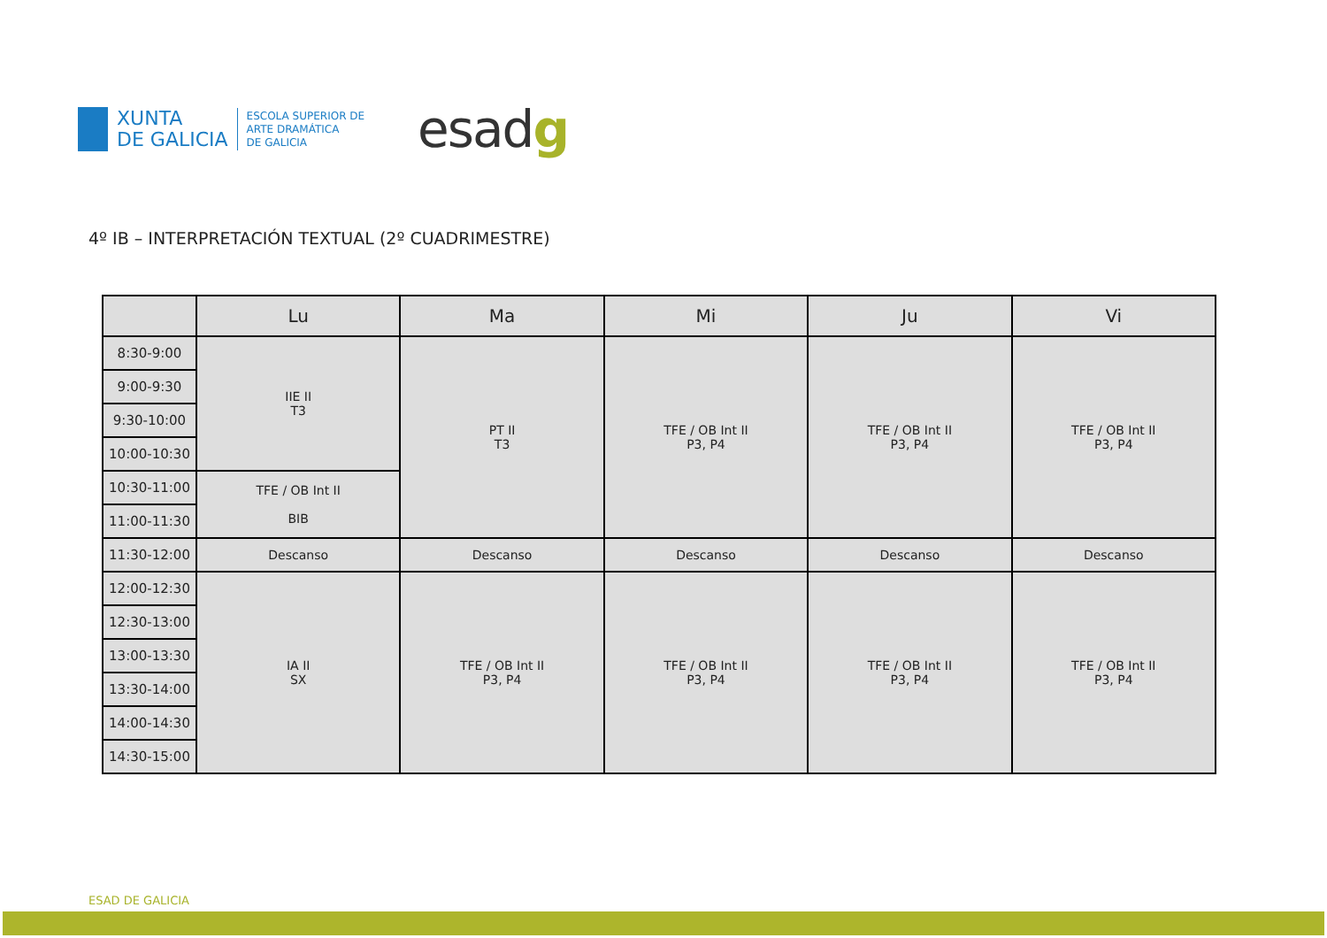XUNTA
DE GALICIA
ESCOLA SUPERIOR DE
ARTE DRAMÁTICA
DE GALICIA
esadg
4º IB – INTERPRETACIÓN TEXTUAL (2º CUADRIMESTRE)
| | Lu | Ma | Mi | Ju | Vi |
| --- | --- | --- | --- | --- | --- |
| 8:30-9:00 | IIE II T3 | PT II T3 | TFE / OB Int II P3, P4 | TFE / OB Int II P3, P4 | TFE / OB Int II P3, P4 |
| 9:00-9:30 | | | | | |
| 9:30-10:00 | | | | | |
| 10:00-10:30 | | | | | |
| 10:30-11:00 | TFE / OB Int II BIB | | | | |
| 11:00-11:30 | | | | | |
| 11:30-12:00 | Descanso | Descanso | Descanso | Descanso | Descanso |
| 12:00-12:30 | IA II SX | TFE / OB Int II P3, P4 | TFE / OB Int II P3, P4 | TFE / OB Int II P3, P4 | TFE / OB Int II P3, P4 |
| 12:30-13:00 | | | | | |
| 13:00-13:30 | | | | | |
| 13:30-14:00 | | | | | |
| 14:00-14:30 | | | | | |
| 14:30-15:00 | | | | | |
ESAD DE GALICIA